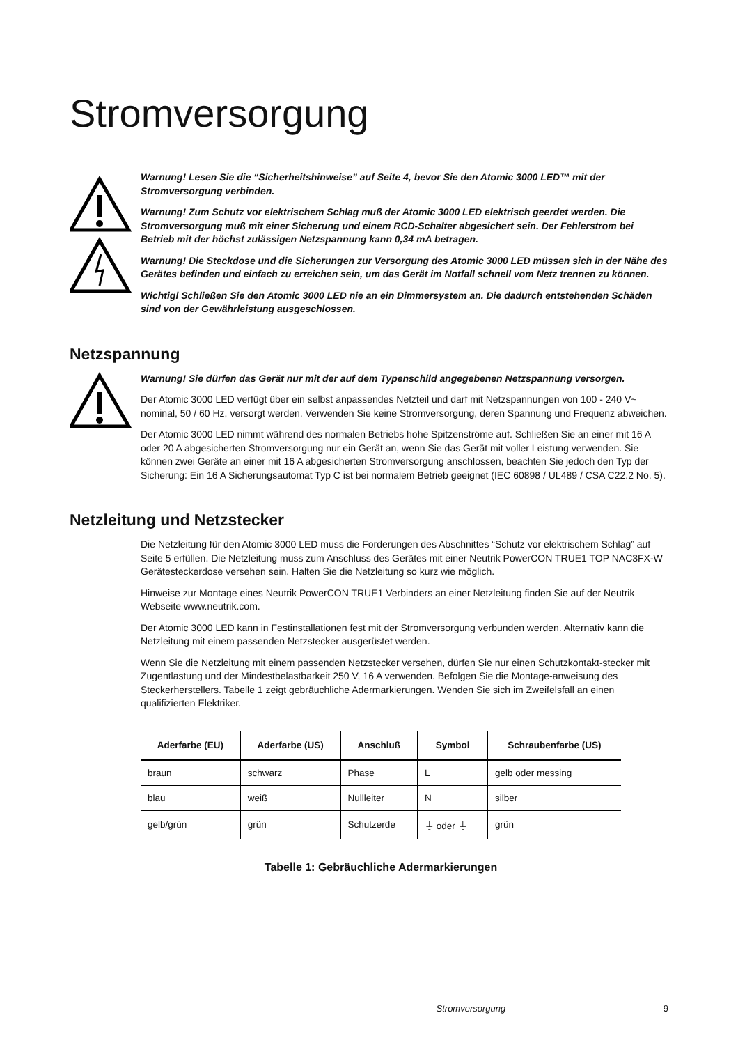Stromversorgung
Warnung! Lesen Sie die “Sicherheitshinweise” auf Seite 4, bevor Sie den Atomic 3000 LED™ mit der Stromversorgung verbinden.
Warnung! Zum Schutz vor elektrischem Schlag muß der Atomic 3000 LED elektrisch geerdet werden. Die Stromversorgung muß mit einer Sicherung und einem RCD-Schalter abgesichert sein. Der Fehlerstrom bei Betrieb mit der höchst zulässigen Netzspannung kann 0,34 mA betragen.
Warnung! Die Steckdose und die Sicherungen zur Versorgung des Atomic 3000 LED müssen sich in der Nähe des Gerätes befinden und einfach zu erreichen sein, um das Gerät im Notfall schnell vom Netz trennen zu können.
Wichtigl Schließen Sie den Atomic 3000 LED nie an ein Dimmersystem an. Die dadurch entstehenden Schäden sind von der Gewährleistung ausgeschlossen.
Netzspannung
Warnung! Sie dürfen das Gerät nur mit der auf dem Typenschild angegebenen Netzspannung versorgen.
Der Atomic 3000 LED verfügt über ein selbst anpassendes Netzteil und darf mit Netzspannungen von 100 - 240 V~ nominal, 50 / 60 Hz, versorgt werden. Verwenden Sie keine Stromversorgung, deren Spannung und Frequenz abweichen.
Der Atomic 3000 LED nimmt während des normalen Betriebs hohe Spitzenströme auf. Schließen Sie an einer mit 16 A oder 20 A abgesicherten Stromversorgung nur ein Gerät an, wenn Sie das Gerät mit voller Leistung verwenden. Sie können zwei Geräte an einer mit 16 A abgesicherten Stromversorgung anschlossen, beachten Sie jedoch den Typ der Sicherung: Ein 16 A Sicherungsautomat Typ C ist bei normalem Betrieb geeignet (IEC 60898 / UL489 / CSA C22.2 No. 5).
Netzleitung und Netzstecker
Die Netzleitung für den Atomic 3000 LED muss die Forderungen des Abschnittes “Schutz vor elektrischem Schlag” auf Seite 5 erfüllen. Die Netzleitung muss zum Anschluss des Gerätes mit einer Neutrik PowerCON TRUE1 TOP NAC3FX-W Gerätesteckerdose versehen sein. Halten Sie die Netzleitung so kurz wie möglich.
Hinweise zur Montage eines Neutrik PowerCON TRUE1 Verbinders an einer Netzleitung finden Sie auf der Neutrik Webseite www.neutrik.com.
Der Atomic 3000 LED kann in Festinstallationen fest mit der Stromversorgung verbunden werden. Alternativ kann die Netzleitung mit einem passenden Netzstecker ausgerüstet werden.
Wenn Sie die Netzleitung mit einem passenden Netzstecker versehen, dürfen Sie nur einen Schutzkontakt-stecker mit Zugentlastung und der Mindestbelastbarkeit 250 V, 16 A verwenden. Befolgen Sie die Montage-anweisung des Steckerherstellers. Tabelle 1 zeigt gebräuchliche Adermarkierungen. Wenden Sie sich im Zweifelsfall an einen qualifizierten Elektriker.
| Aderfarbe (EU) | Aderfarbe (US) | Anschluß | Symbol | Schraubenfarbe (US) |
| --- | --- | --- | --- | --- |
| braun | schwarz | Phase | L | gelb oder messing |
| blau | weiß | Nullleiter | N | silber |
| gelb/grün | grün | Schutzerde | ⏚ oder ⏚ | grün |
Tabelle 1: Gebräuchliche Adermarkierungen
Stromversorgung 9